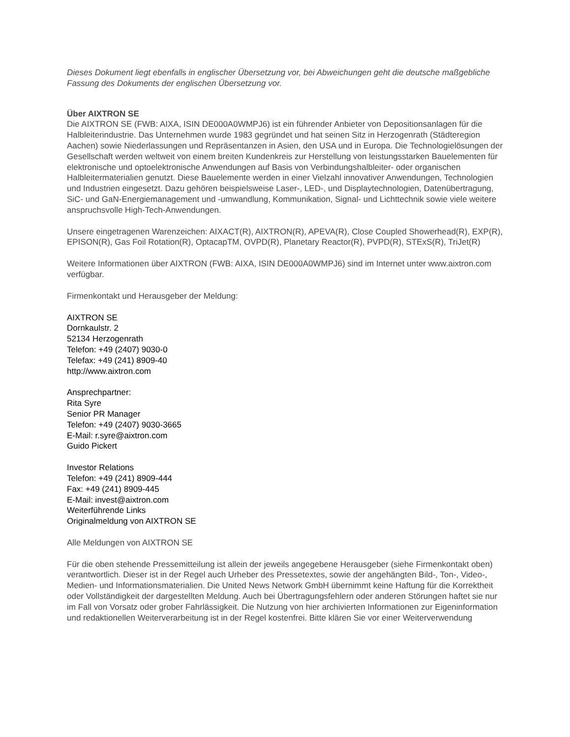Dieses Dokument liegt ebenfalls in englischer Übersetzung vor, bei Abweichungen geht die deutsche maßgebliche Fassung des Dokuments der englischen Übersetzung vor.
Über AIXTRON SE
Die AIXTRON SE (FWB: AIXA, ISIN DE000A0WMPJ6) ist ein führender Anbieter von Depositionsanlagen für die Halbleiterindustrie. Das Unternehmen wurde 1983 gegründet und hat seinen Sitz in Herzogenrath (Städteregion Aachen) sowie Niederlassungen und Repräsentanzen in Asien, den USA und in Europa. Die Technologielösungen der Gesellschaft werden weltweit von einem breiten Kundenkreis zur Herstellung von leistungsstarken Bauelementen für elektronische und optoelektronische Anwendungen auf Basis von Verbindungshalbleiter- oder organischen Halbleitermaterialien genutzt. Diese Bauelemente werden in einer Vielzahl innovativer Anwendungen, Technologien und Industrien eingesetzt. Dazu gehören beispielsweise Laser-, LED-, und Displaytechnologien, Datenübertragung, SiC- und GaN-Energiemanagement und -umwandlung, Kommunikation, Signal- und Lichttechnik sowie viele weitere anspruchsvolle High-Tech-Anwendungen.
Unsere eingetragenen Warenzeichen: AIXACT(R), AIXTRON(R), APEVA(R), Close Coupled Showerhead(R), EXP(R), EPISON(R), Gas Foil Rotation(R), OptacapTM, OVPD(R), Planetary Reactor(R), PVPD(R), STExS(R), TriJet(R)
Weitere Informationen über AIXTRON (FWB: AIXA, ISIN DE000A0WMPJ6) sind im Internet unter www.aixtron.com verfügbar.
Firmenkontakt und Herausgeber der Meldung:
AIXTRON SE
Dornkaulstr. 2
52134 Herzogenrath
Telefon: +49 (2407) 9030-0
Telefax: +49 (241) 8909-40
http://www.aixtron.com
Ansprechpartner:
Rita Syre
Senior PR Manager
Telefon: +49 (2407) 9030-3665
E-Mail: r.syre@aixtron.com
Guido Pickert
Investor Relations
Telefon: +49 (241) 8909-444
Fax: +49 (241) 8909-445
E-Mail: invest@aixtron.com
Weiterführende Links
Originalmeldung von AIXTRON SE
Alle Meldungen von AIXTRON SE
Für die oben stehende Pressemitteilung ist allein der jeweils angegebene Herausgeber (siehe Firmenkontakt oben) verantwortlich. Dieser ist in der Regel auch Urheber des Pressetextes, sowie der angehängten Bild-, Ton-, Video-, Medien- und Informationsmaterialien. Die United News Network GmbH übernimmt keine Haftung für die Korrektheit oder Vollständigkeit der dargestellten Meldung. Auch bei Übertragungsfehlern oder anderen Störungen haftet sie nur im Fall von Vorsatz oder grober Fahrlässigkeit. Die Nutzung von hier archivierten Informationen zur Eigeninformation und redaktionellen Weiterverarbeitung ist in der Regel kostenfrei. Bitte klären Sie vor einer Weiterverwendung